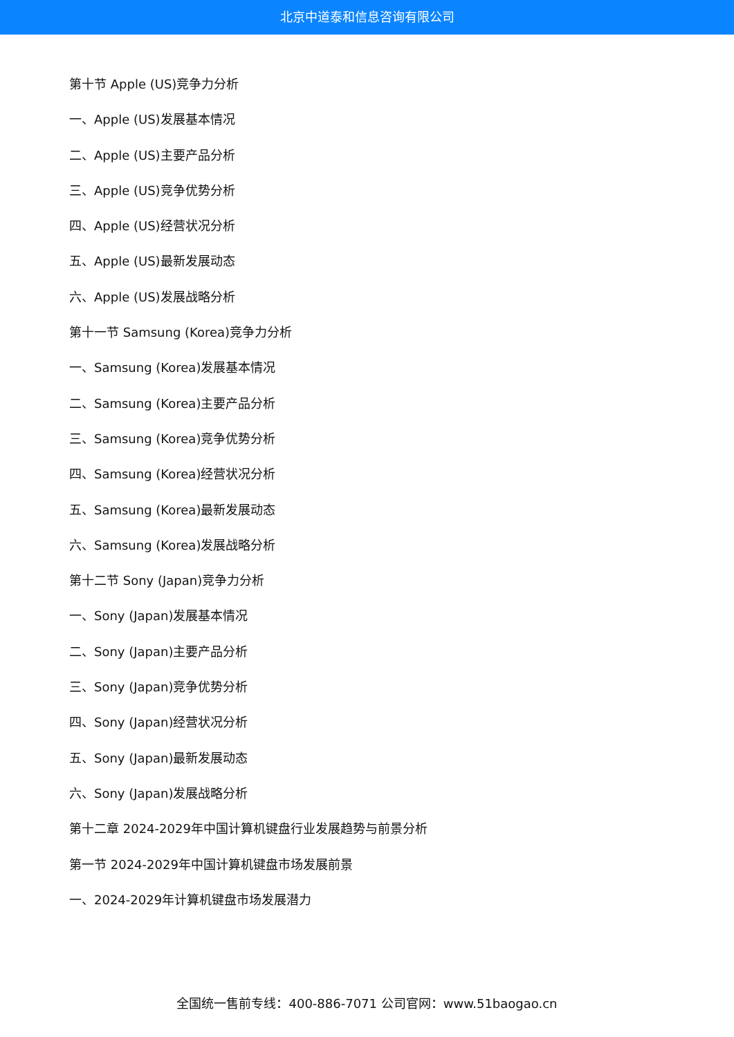北京中道泰和信息咨询有限公司
第十节 Apple (US)竞争力分析
一、Apple (US)发展基本情况
二、Apple (US)主要产品分析
三、Apple (US)竞争优势分析
四、Apple (US)经营状况分析
五、Apple (US)最新发展动态
六、Apple (US)发展战略分析
第十一节 Samsung (Korea)竞争力分析
一、Samsung (Korea)发展基本情况
二、Samsung (Korea)主要产品分析
三、Samsung (Korea)竞争优势分析
四、Samsung (Korea)经营状况分析
五、Samsung (Korea)最新发展动态
六、Samsung (Korea)发展战略分析
第十二节 Sony (Japan)竞争力分析
一、Sony (Japan)发展基本情况
二、Sony (Japan)主要产品分析
三、Sony (Japan)竞争优势分析
四、Sony (Japan)经营状况分析
五、Sony (Japan)最新发展动态
六、Sony (Japan)发展战略分析
第十二章 2024-2029年中国计算机键盘行业发展趋势与前景分析
第一节 2024-2029年中国计算机键盘市场发展前景
一、2024-2029年计算机键盘市场发展潜力
全国统一售前专线：400-886-7071 公司官网：www.51baogao.cn